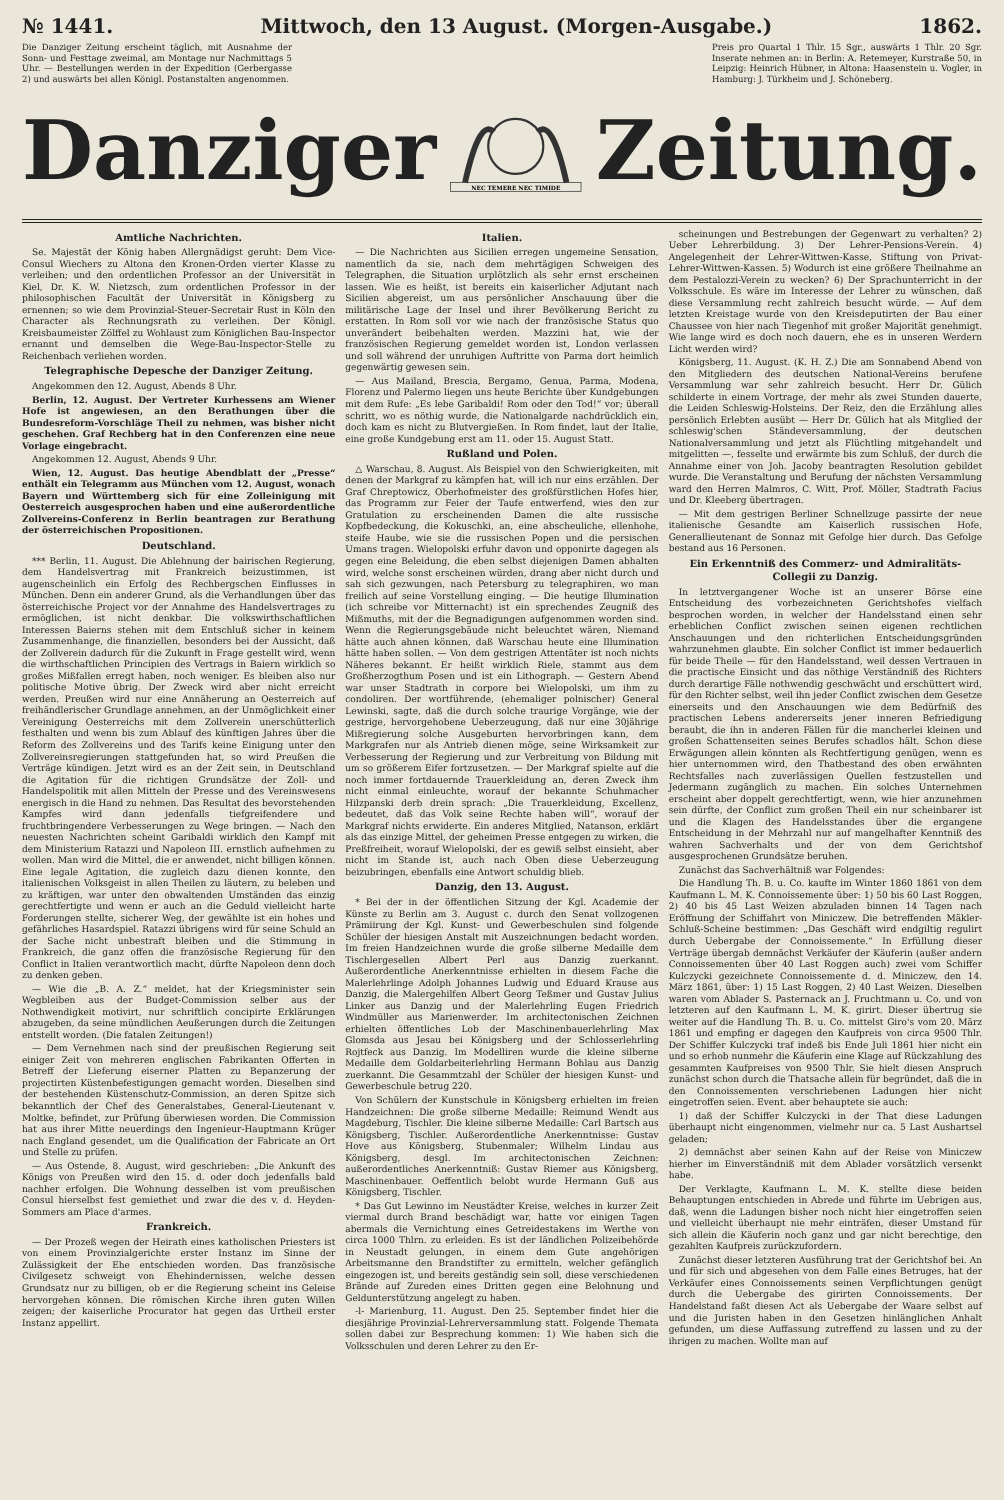№ 1441. Mittwoch, den 13 August. (Morgen-Ausgabe.) 1862.
Die Danziger Zeitung erscheint täglich, mit Ausnahme der Sonn- und Festtage zweimal, am Montage nur Nachmittags 5 Uhr. — Bestellungen werden in der Expedition (Gerbergasse 2) und auswärts bei allen Königl. Postanstalten angenommen.
Preis pro Quartal 1 Thlr. 15 Sgr., auswärts 1 Thlr. 20 Sgr. Inserate nehmen an: in Berlin: A. Retemeyer, Kurstraße 50, in Leipzig: Heinrich Hübner, in Altona: Haasenstein u. Vogler, in Hamburg: J. Türkheim und J. Schöneberg.
Danziger
NEC TEMERE NEC TIMIDE
Zeitung.
Amtliche Nachrichten.
Se. Majestät der König haben Allergnädigst geruht: Dem Vice-Consul Wiechers zu Altona den Kronen-Orden vierter Klasse zu verleihen; und den ordentlichen Professor an der Universität in Kiel, Dr. K. W. Nietzsch, zum ordentlichen Professor in der philosophischen Facultät der Universität in Königsberg zu ernennen; so wie dem Provinzial-Steuer-Secretair Rust in Köln den Character als Rechnungsrath zu verleihen. Der Königl. Kreisbaumeister Zölffel zu Wohlaust zum Königlichen Bau-Inspector ernannt und demselben die Wege-Bau-Inspector-Stelle zu Reichenbach verliehen worden.
Telegraphische Depesche der Danziger Zeitung.
Angekommen den 12. August, Abends 8 Uhr.
Berlin, 12. August. Der Vertreter Kurhessens am Wiener Hofe ist angewiesen, an den Berathungen über die Bundesreform-Vorschläge Theil zu nehmen, was bisher nicht geschehen. Graf Rechberg hat in den Conferenzen eine neue Vorlage eingebracht.
Angekommen 12. August, Abends 9 Uhr.
Wien, 12. August. Das heutige Abendblatt der „Presse“ enthält ein Telegramm aus München vom 12. August, wonach Bayern und Württemberg sich für eine Zolleinigung mit Oesterreich ausgesprochen haben und eine außerordentliche Zollvereins-Conferenz in Berlin beantragen zur Berathung der österreichischen Propositionen.
Deutschland.
*** Berlin, 11. August. Die Ablehnung der bairischen Regierung, dem Handelsvertrag mit Frankreich beizustimmen, ist augenscheinlich ein Erfolg des Rechbergschen Einflusses in München. Denn ein anderer Grund, als die Verhandlungen über das österreichische Project vor der Annahme des Handelsvertrages zu ermöglichen, ist nicht denkbar. Die volkswirthschaftlichen Interessen Baierns stehen mit dem Entschluß sicher in keinem Zusammenhange, die finanziellen, besonders bei der Aussicht, daß der Zollverein dadurch für die Zukunft in Frage gestellt wird, wenn die wirthschaftlichen Principien des Vertrags in Baiern wirklich so großes Mißfallen erregt haben, noch weniger. Es bleiben also nur politische Motive übrig. Der Zweck wird aber nicht erreicht werden. Preußen wird nur eine Annäherung an Oesterreich auf freihändlerischer Grundlage annehmen, an der Unmöglichkeit einer Vereinigung Oesterreichs mit dem Zollverein unerschütterlich festhalten und wenn bis zum Ablauf des künftigen Jahres über die Reform des Zollvereins und des Tarifs keine Einigung unter den Zollvereinsregierungen stattgefunden hat, so wird Preußen die Verträge kündigen. Jetzt wird es an der Zeit sein, in Deutschland die Agitation für die richtigen Grundsätze der Zoll- und Handelspolitik mit allen Mitteln der Presse und des Vereinswesens energisch in die Hand zu nehmen. Das Resultat des bevorstehenden Kampfes wird dann jedenfalls tiefgreifendere und fruchtbringendere Verbesserungen zu Wege bringen. — Nach den neuesten Nachrichten scheint Garibaldi wirklich den Kampf mit dem Ministerium Ratazzi und Napoleon III. ernstlich aufnehmen zu wollen. Man wird die Mittel, die er anwendet, nicht billigen können. Eine legale Agitation, die zugleich dazu dienen konnte, den italienischen Volksgeist in allen Theilen zu läutern, zu beleben und zu kräftigen, war unter den obwaltenden Umständen das einzig gerechtfertigte und wenn er auch an die Geduld vielleicht harte Forderungen stellte, sicherer Weg, der gewählte ist ein hohes und gefährliches Hasardspiel. Ratazzi übrigens wird für seine Schuld an der Sache nicht unbestraft bleiben und die Stimmung in Frankreich, die ganz offen die französische Regierung für den Conflict in Italien verantwortlich macht, dürfte Napoleon denn doch zu denken geben.
— Wie die „B. A. Z.“ meldet, hat der Kriegsminister sein Wegbleiben aus der Budget-Commission selber aus der Nothwendigkeit motivirt, nur schriftlich concipirte Erklärungen abzugeben, da seine mündlichen Aeußerungen durch die Zeitungen entstellt worden. (Die fatalen Zeitungen!)
— Dem Vernehmen nach sind der preußischen Regierung seit einiger Zeit von mehreren englischen Fabrikanten Offerten in Betreff der Lieferung eiserner Platten zu Bepanzerung der projectirten Küstenbefestigungen gemacht worden. Dieselben sind der bestehenden Küstenschutz-Commission, an deren Spitze sich bekanntlich der Chef des Generalstabes, General-Lieutenant v. Moltke, befindet, zur Prüfung überwiesen worden. Die Commission hat aus ihrer Mitte neuerdings den Ingenieur-Hauptmann Krüger nach England gesendet, um die Qualification der Fabricate an Ort und Stelle zu prüfen.
— Aus Ostende, 8. August, wird geschrieben: „Die Ankunft des Königs von Preußen wird den 15. d. oder doch jedenfalls bald nachher erfolgen. Die Wohnung desselben ist vom preußischen Consul hierselbst fest gemiethet und zwar die des v. d. Heyden-Sommers am Place d'armes.
Frankreich.
— Der Prozeß wegen der Heirath eines katholischen Priesters ist von einem Provinzialgerichte erster Instanz im Sinne der Zulässigkeit der Ehe entschieden worden. Das französische Civilgesetz schweigt von Ehehindernissen, welche dessen Grundsatz nur zu billigen, ob er die Regierung scheint ins Geleise hervorgehen können. Die römischen Kirche ihren guten Willen zeigen; der kaiserliche Procurator hat gegen das Urtheil erster Instanz appellirt.
Italien.
— Die Nachrichten aus Sicilien erregen ungemeine Sensation, namentlich da sie, nach dem mehrtägigen Schweigen des Telegraphen, die Situation urplötzlich als sehr ernst erscheinen lassen. Wie es heißt, ist bereits ein kaiserlicher Adjutant nach Sicilien abgereist, um aus persönlicher Anschauung über die militärische Lage der Insel und ihrer Bevölkerung Bericht zu erstatten. In Rom soll vor wie nach der französische Status quo unverändert beibehalten werden. Mazzini hat, wie der französischen Regierung gemeldet worden ist, London verlassen und soll während der unruhigen Auftritte von Parma dort heimlich gegenwärtig gewesen sein.
— Aus Mailand, Brescia, Bergamo, Genua, Parma, Modena, Florenz und Palermo liegen uns heute Berichte über Kundgebungen mit dem Rufe: „Es lebe Garibaldi! Rom oder den Tod!“ vor; überall schritt, wo es nöthig wurde, die Nationalgarde nachdrücklich ein, doch kam es nicht zu Blutvergießen. In Rom findet, laut der Italie, eine große Kundgebung erst am 11. oder 15. August Statt.
Rußland und Polen.
△ Warschau, 8. August. Als Beispiel von den Schwierigkeiten, mit denen der Markgraf zu kämpfen hat, will ich nur eins erzählen. Der Graf Chreptowicz, Oberhofmeister des großfürstlichen Hofes hier, das Programm zur Feier der Taufe entwerfend, wies den zur Gratulation zu erscheinenden Damen die alte russische Kopfbedeckung, die Kokuschki, an, eine abscheuliche, ellenhohe, steife Haube, wie sie die russischen Popen und die persischen Umans tragen. Wielopolski erfuhr davon und opponirte dagegen als gegen eine Beleidung, die eben selbst diejenigen Damen abhalten wird, welche sonst erscheinen würden, drang aber nicht durch und sah sich gezwungen, nach Petersburg zu telegraphiren, wo man freilich auf seine Vorstellung einging. — Die heutige Illumination (ich schreibe vor Mitternacht) ist ein sprechendes Zeugniß des Mißmuths, mit der die Begnadigungen aufgenommen worden sind. Wenn die Regierungsgebäude nicht beleuchtet wären, Niemand hätte auch ahnen können, daß Warschau heute eine Illumination hätte haben sollen. — Von dem gestrigen Attentäter ist noch nichts Näheres bekannt. Er heißt wirklich Riele, stammt aus dem Großherzogthum Posen und ist ein Lithograph. — Gestern Abend war unser Stadtrath in corpore bei Wielopolski, um ihm zu condoliren. Der wortführende, (ehemaliger polnischer) General Lewinski, sagte, daß die durch solche traurige Vorgänge, wie der gestrige, hervorgehobene Ueberzeugung, daß nur eine 30jährige Mißregierung solche Ausgeburten hervorbringen kann, dem Markgrafen nur als Antrieb dienen möge, seine Wirksamkeit zur Verbesserung der Regierung und zur Verbreitung von Bildung mit um so größerem Eifer fortzusetzen. — Der Markgraf spielte auf die noch immer fortdauernde Trauerkleidung an, deren Zweck ihm nicht einmal einleuchte, worauf der bekannte Schuhmacher Hilzpanski derb drein sprach: „Die Trauerkleidung, Excellenz, bedeutet, daß das Volk seine Rechte haben will“, worauf der Markgraf nichts erwiderte. Ein anderes Mitglied, Natanson, erklärt als das einzige Mittel, der geheimen Presse entgegen zu wirken, die Preßfreiheit, worauf Wielopolski, der es gewiß selbst einsieht, aber nicht im Stande ist, auch nach Oben diese Ueberzeugung beizubringen, ebenfalls eine Antwort schuldig blieb.
Danzig, den 13. August.
* Bei der in der öffentlichen Sitzung der Kgl. Academie der Künste zu Berlin am 3. August c. durch den Senat vollzogenen Prämiirung der Kgl. Kunst- und Gewerbeschulen sind folgende Schüler der hiesigen Anstalt mit Auszeichnungen bedacht worden. Im freien Handzeichnen wurde die große silberne Medaille dem Tischlergesellen Albert Perl aus Danzig zuerkannt. Außerordentliche Anerkenntnisse erhielten in diesem Fache die Malerlehrlinge Adolph Johannes Ludwig und Eduard Krause aus Danzig, die Malergehilfen Albert Georg Teßmer und Gustav Julius Linker aus Danzig und der Malerlehrling Eugen Friedrich Windmüller aus Marienwerder. Im architectonischen Zeichnen erhielten öffentliches Lob der Maschinenbauerlehrling Max Glomsda aus Jesau bei Königsberg und der Schlosserlehrling Rojtfeck aus Danzig. Im Modelliren wurde die kleine silberne Medaille dem Goldarbeiterlehrling Hermann Bohlau aus Danzig zuerkannt. Die Gesammtzahl der Schüler der hiesigen Kunst- und Gewerbeschule betrug 220.
Von Schülern der Kunstschule in Königsberg erhielten im freien Handzeichnen: Die große silberne Medaille: Reimund Wendt aus Magdeburg, Tischler. Die kleine silberne Medaille: Carl Bartsch aus Königsberg, Tischler. Außerordentliche Anerkenntnisse: Gustav Hove aus Königsberg, Stubenmaler; Wilhelm Lindau aus Königsberg, desgl. Im architectonischen Zeichnen: außerordentliches Anerkenntniß: Gustav Riemer aus Königsberg, Maschinenbauer. Oeffentlich belobt wurde Hermann Guß aus Königsberg, Tischler.
* Das Gut Lewinno im Neustädter Kreise, welches in kurzer Zeit viermal durch Brand beschädigt war, hatte vor einigen Tagen abermals die Vernichtung eines Getreidestakens im Werthe von circa 1000 Thlrn. zu erleiden. Es ist der ländlichen Polizeibehörde in Neustadt gelungen, in einem dem Gute angehörigen Arbeitsmanne den Brandstifter zu ermitteln, welcher gefänglich eingezogen ist, und bereits geständig sein soll, diese verschiedenen Brände auf Zureden eines Dritten gegen eine Belohnung und Geldunterstützung angelegt zu haben.
-l- Marienburg, 11. August. Den 25. September findet hier die diesjährige Provinzial-Lehrerversammlung statt. Folgende Themata sollen dabei zur Besprechung kommen: 1) Wie haben sich die Volksschulen und deren Lehrer zu den Er-
scheinungen und Bestrebungen der Gegenwart zu verhalten? 2) Ueber Lehrerbildung. 3) Der Lehrer-Pensions-Verein. 4) Angelegenheit der Lehrer-Wittwen-Kasse, Stiftung von Privat-Lehrer-Wittwen-Kassen. 5) Wodurch ist eine größere Theilnahme an dem Pestalozzi-Verein zu wecken? 6) Der Sprachunterricht in der Volksschule. Es wäre im Interesse der Lehrer zu wünschen, daß diese Versammlung recht zahlreich besucht würde. — Auf dem letzten Kreistage wurde von den Kreisdeputirten der Bau einer Chaussee von hier nach Tiegenhof mit großer Majorität genehmigt. Wie lange wird es doch noch dauern, ehe es in unseren Werdern Licht werden wird?
Königsberg, 11. August. (K. H. Z.) Die am Sonnabend Abend von den Mitgliedern des deutschen National-Vereins berufene Versammlung war sehr zahlreich besucht. Herr Dr. Gülich schilderte in einem Vortrage, der mehr als zwei Stunden dauerte, die Leiden Schleswig-Holsteins. Der Reiz, den die Erzählung alles persönlich Erlebten ausübt — Herr Dr. Gülich hat als Mitglied der schleswig'schen Ständeversammlung, der deutschen Nationalversammlung und jetzt als Flüchtling mitgehandelt und mitgelitten —, fesselte und erwärmte bis zum Schluß, der durch die Annahme einer von Joh. Jacoby beantragten Resolution gebildet wurde. Die Veranstaltung und Berufung der nächsten Versammlung ward den Herren Malmros, C. Witt, Prof. Möller, Stadtrath Facius und Dr. Kleeberg übertragen.
— Mit dem gestrigen Berliner Schnellzuge passirte der neue italienische Gesandte am Kaiserlich russischen Hofe, Generallieutenant de Sonnaz mit Gefolge hier durch. Das Gefolge bestand aus 16 Personen.
Ein Erkenntniß des Commerz- und Admiralitäts-Collegii zu Danzig.
In letztvergangener Woche ist an unserer Börse eine Entscheidung des vorbezeichneten Gerichtshofes vielfach besprochen worden, in welcher der Handelsstand einen sehr erheblichen Conflict zwischen seinen eigenen rechtlichen Anschauungen und den richterlichen Entscheidungsgründen wahrzunehmen glaubte. Ein solcher Conflict ist immer bedauerlich für beide Theile — für den Handelsstand, weil dessen Vertrauen in die practische Einsicht und das nöthige Verständniß des Richters durch derartige Fälle nothwendig geschwächt und erschüttert wird, für den Richter selbst, weil ihn jeder Conflict zwischen dem Gesetze einerseits und den Anschauungen wie dem Bedürfniß des practischen Lebens andererseits jener inneren Befriedigung beraubt, die ihn in anderen Fällen für die mancherlei kleinen und großen Schattenseiten seines Berufes schadlos hält. Schon diese Erwägungen allein könnten als Rechtfertigung genügen, wenn es hier unternommen wird, den Thatbestand des oben erwähnten Rechtsfalles nach zuverlässigen Quellen festzustellen und Jedermann zugänglich zu machen. Ein solches Unternehmen erscheint aber doppelt gerechtfertigt, wenn, wie hier anzunehmen sein dürfte, der Conflict zum großen Theil ein nur scheinbarer ist und die Klagen des Handelsstandes über die ergangene Entscheidung in der Mehrzahl nur auf mangelhafter Kenntniß des wahren Sachverhalts und der von dem Gerichtshof ausgesprochenen Grundsätze beruhen.
Zunächst das Sachverhältniß war Folgendes:
Die Handlung Th. B. u. Co. kaufte im Winter 1860 1861 von dem Kaufmann L. M. K. Connoissemente über: 1) 50 bis 60 Last Roggen, 2) 40 bis 45 Last Weizen abzuladen binnen 14 Tagen nach Eröffnung der Schiffahrt von Miniczew. Die betreffenden Mäkler-Schluß-Scheine bestimmen: „Das Geschäft wird endgiltig regulirt durch Uebergabe der Connoissemente.“ In Erfüllung dieser Verträge übergab demnächst Verkäufer der Käuferin (außer andern Connoissementen über 40 Last Roggen auch) zwei vom Schiffer Kulczycki gezeichnete Connoissemente d. d. Miniczew, den 14. März 1861, über: 1) 15 Last Roggen, 2) 40 Last Weizen. Dieselben waren vom Ablader S. Pasternack an J. Fruchtmann u. Co. und von letzteren auf den Kaufmann L. M. K. girirt. Dieser übertrug sie weiter auf die Handlung Th. B. u. Co. mittelst Giro's vom 20. März 1861 und empfing er dagegen den Kaufpreis von circa 9500 Thlr. Der Schiffer Kulczycki traf indeß bis Ende Juli 1861 hier nicht ein und so erhob nunmehr die Käuferin eine Klage auf Rückzahlung des gesammten Kaufpreises von 9500 Thlr. Sie hielt diesen Anspruch zunächst schon durch die Thatsache allein für begründet, daß die in den Connoissementen verschriebenen Ladungen hier nicht eingetroffen seien. Event. aber behauptete sie auch:
1) daß der Schiffer Kulczycki in der That diese Ladungen überhaupt nicht eingenommen, vielmehr nur ca. 5 Last Aushartsel geladen;
2) demnächst aber seinen Kahn auf der Reise von Miniczew hierher im Einverständniß mit dem Ablader vorsätzlich versenkt habe.
Der Verklagte, Kaufmann L. M. K. stellte diese beiden Behauptungen entschieden in Abrede und führte im Uebrigen aus, daß, wenn die Ladungen bisher noch nicht hier eingetroffen seien und vielleicht überhaupt nie mehr einträfen, dieser Umstand für sich allein die Käuferin noch ganz und gar nicht berechtige, den gezahlten Kaufpreis zurückzufordern.
Zunächst dieser letzteren Ausführung trat der Gerichtshof bei. An und für sich und abgesehen von dem Falle eines Betruges, hat der Verkäufer eines Connoissements seinen Verpflichtungen genügt durch die Uebergabe des girirten Connoissements. Der Handelstand faßt diesen Act als Uebergabe der Waare selbst auf und die Juristen haben in den Gesetzen hinlänglichen Anhalt gefunden, um diese Auffassung zutreffend zu lassen und zu der ihrigen zu machen. Wollte man auf